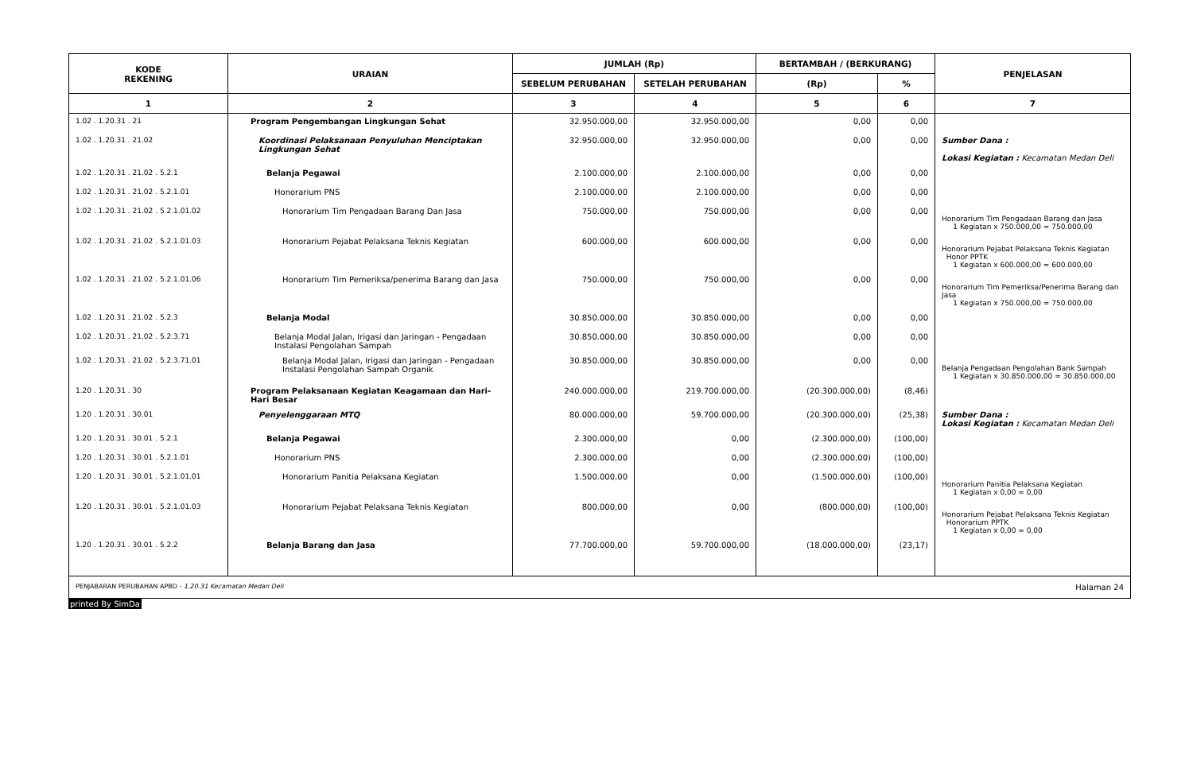| KODE REKENING | URAIAN | JUMLAH (Rp) | | BERTAMBAH / (BERKURANG) | | PENJELASAN |
| --- | --- | --- | --- | --- | --- | --- |
| | | SEBELUM PERUBAHAN | SETELAH PERUBAHAN | (Rp) | % | |
| 1 | 2 | 3 | 4 | 5 | 6 | 7 |
| 1.02 . 1.20.31 . 21 | Program Pengembangan Lingkungan Sehat | 32.950.000,00 | 32.950.000,00 | 0,00 | 0,00 | |
| 1.02 . 1.20.31 . 21.02 | Koordinasi Pelaksanaan Penyuluhan Menciptakan Lingkungan Sehat | 32.950.000,00 | 32.950.000,00 | 0,00 | 0,00 | Sumber Dana : Lokasi Kegiatan : Kecamatan Medan Deli |
| 1.02 . 1.20.31 . 21.02 . 5.2.1 | Belanja Pegawai | 2.100.000,00 | 2.100.000,00 | 0,00 | 0,00 | |
| 1.02 . 1.20.31 . 21.02 . 5.2.1.01 | Honorarium PNS | 2.100.000,00 | 2.100.000,00 | 0,00 | 0,00 | |
| 1.02 . 1.20.31 . 21.02 . 5.2.1.01.02 | Honorarium Tim Pengadaan Barang Dan Jasa | 750.000,00 | 750.000,00 | 0,00 | 0,00 | Honorarium Tim Pengadaan Barang dan Jasa 1 Kegiatan x 750.000,00 = 750.000,00 |
| 1.02 . 1.20.31 . 21.02 . 5.2.1.01.03 | Honorarium Pejabat Pelaksana Teknis Kegiatan | 600.000,00 | 600.000,00 | 0,00 | 0,00 | Honorarium Pejabat Pelaksana Teknis Kegiatan Honor PPTK 1 Kegiatan x 600.000,00 = 600.000,00 |
| 1.02 . 1.20.31 . 21.02 . 5.2.1.01.06 | Honorarium Tim Pemeriksa/penerima Barang dan Jasa | 750.000,00 | 750.000,00 | 0,00 | 0,00 | Honorarium Tim Pemeriksa/Penerima Barang dan Jasa 1 Kegiatan x 750.000,00 = 750.000,00 |
| 1.02 . 1.20.31 . 21.02 . 5.2.3 | Belanja Modal | 30.850.000,00 | 30.850.000,00 | 0,00 | 0,00 | |
| 1.02 . 1.20.31 . 21.02 . 5.2.3.71 | Belanja Modal Jalan, Irigasi dan Jaringan - Pengadaan Instalasi Pengolahan Sampah | 30.850.000,00 | 30.850.000,00 | 0,00 | 0,00 | |
| 1.02 . 1.20.31 . 21.02 . 5.2.3.71.01 | Belanja Modal Jalan, Irigasi dan Jaringan - Pengadaan Instalasi Pengolahan Sampah Organik | 30.850.000,00 | 30.850.000,00 | 0,00 | 0,00 | Belanja Pengadaan Pengolahan Bank Sampah 1 Kegiatan x 30.850.000,00 = 30.850.000,00 |
| 1.20 . 1.20.31 . 30 | Program Pelaksanaan Kegiatan Keagamaan dan Hari-Hari Besar | 240.000.000,00 | 219.700.000,00 | (20.300.000,00) | (8,46) | |
| 1.20 . 1.20.31 . 30.01 | Penyelenggaraan MTQ | 80.000.000,00 | 59.700.000,00 | (20.300.000,00) | (25,38) | Sumber Dana : Lokasi Kegiatan : Kecamatan Medan Deli |
| 1.20 . 1.20.31 . 30.01 . 5.2.1 | Belanja Pegawai | 2.300.000,00 | 0,00 | (2.300.000,00) | (100,00) | |
| 1.20 . 1.20.31 . 30.01 . 5.2.1.01 | Honorarium PNS | 2.300.000,00 | 0,00 | (2.300.000,00) | (100,00) | |
| 1.20 . 1.20.31 . 30.01 . 5.2.1.01.01 | Honorarium Panitia Pelaksana Kegiatan | 1.500.000,00 | 0,00 | (1.500.000,00) | (100,00) | Honorarium Panitia Pelaksana Kegiatan 1 Kegiatan x 0,00 = 0,00 |
| 1.20 . 1.20.31 . 30.01 . 5.2.1.01.03 | Honorarium Pejabat Pelaksana Teknis Kegiatan | 800.000,00 | 0,00 | (800.000,00) | (100,00) | Honorarium Pejabat Pelaksana Teknis Kegiatan Honorarium PPTK 1 Kegiatan x 0,00 = 0,00 |
| 1.20 . 1.20.31 . 30.01 . 5.2.2 | Belanja Barang dan Jasa | 77.700.000,00 | 59.700.000,00 | (18.000.000,00) | (23,17) | |
PENJABARAN PERUBAHAN APBD - 1.20.31 Kecamatan Medan Deli Halaman 24
printed By SimDa